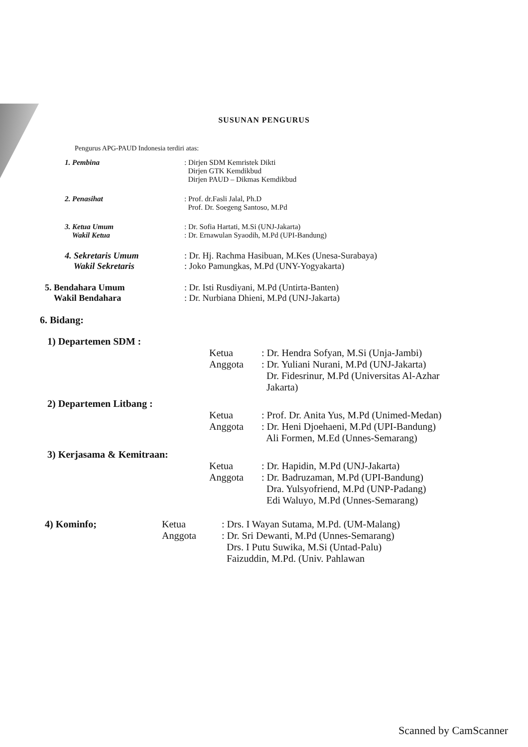SUSUNAN PENGURUS
Pengurus APG-PAUD Indonesia terdiri atas:
1. Pembina : Dirjen SDM Kemristek Dikti
Dirjen GTK Kemdikbud
Dirjen PAUD – Dikmas Kemdikbud
2. Penasihat : Prof. dr.Fasli Jalal, Ph.D
Prof. Dr. Soegeng Santoso, M.Pd
3. Ketua Umum
Wakil Ketua
: Dr. Sofia Hartati, M.Si (UNJ-Jakarta)
: Dr. Ernawulan Syaodih, M.Pd (UPI-Bandung)
4. Sekretaris Umum
Wakil Sekretaris
: Dr. Hj. Rachma Hasibuan, M.Kes (Unesa-Surabaya)
: Joko Pamungkas, M.Pd (UNY-Yogyakarta)
5. Bendahara Umum
Wakil Bendahara
: Dr. Isti Rusdiyani, M.Pd (Untirta-Banten)
: Dr. Nurbiana Dhieni, M.Pd (UNJ-Jakarta)
6. Bidang:
1) Departemen SDM :
Ketua
Anggota
: Dr. Hendra Sofyan, M.Si (Unja-Jambi)
: Dr. Yuliani Nurani, M.Pd (UNJ-Jakarta)
Dr. Fidesrinur, M.Pd (Universitas Al-Azhar
Jakarta)
2) Departemen Litbang :
Ketua
Anggota
: Prof. Dr. Anita Yus, M.Pd (Unimed-Medan)
: Dr. Heni Djoehaeni, M.Pd (UPI-Bandung)
Ali Formen, M.Ed (Unnes-Semarang)
3) Kerjasama & Kemitraan:
Ketua
Anggota
: Dr. Hapidin, M.Pd (UNJ-Jakarta)
: Dr. Badruzaman, M.Pd (UPI-Bandung)
Dra. Yulsyofriend, M.Pd (UNP-Padang)
Edi Waluyo, M.Pd (Unnes-Semarang)
4) Kominfo; Ketua
Anggota
: Drs. I Wayan Sutama, M.Pd. (UM-Malang)
: Dr. Sri Dewanti, M.Pd (Unnes-Semarang)
Drs. I Putu Suwika, M.Si (Untad-Palu)
Faizuddin, M.Pd. (Univ. Pahlawan
Scanned by CamScanner